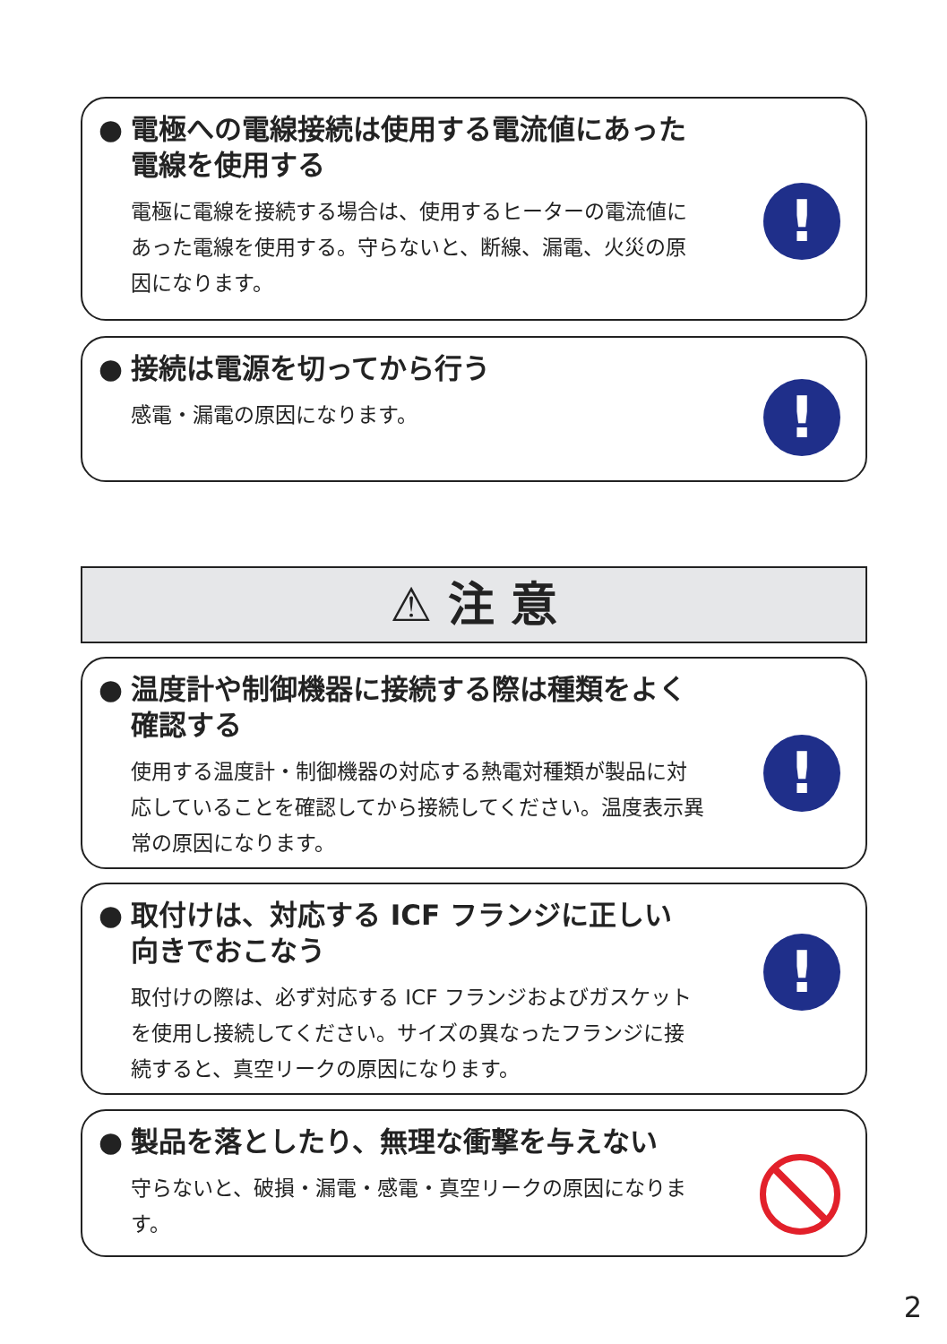● 電極への電線接続は使用する電流値にあった
電線を使用する
電極に電線を接続する場合は、使用するヒーターの電流値にあった電線を使用する。守らないと、断線、漏電、火災の原因になります。
!
● 接続は電源を切ってから行う
感電・漏電の原因になります。
!
⚠ 注 意
● 温度計や制御機器に接続する際は種類をよく
確認する
使用する温度計・制御機器の対応する熱電対種類が製品に対応していることを確認してから接続してください。温度表示異常の原因になります。
!
● 取付けは、対応する ICF フランジに正しい
向きでおこなう
取付けの際は、必ず対応する ICF フランジおよびガスケットを使用し接続してください。サイズの異なったフランジに接続すると、真空リークの原因になります。
!
● 製品を落としたり、無理な衝撃を与えない
守らないと、破損・漏電・感電・真空リークの原因になります。
2